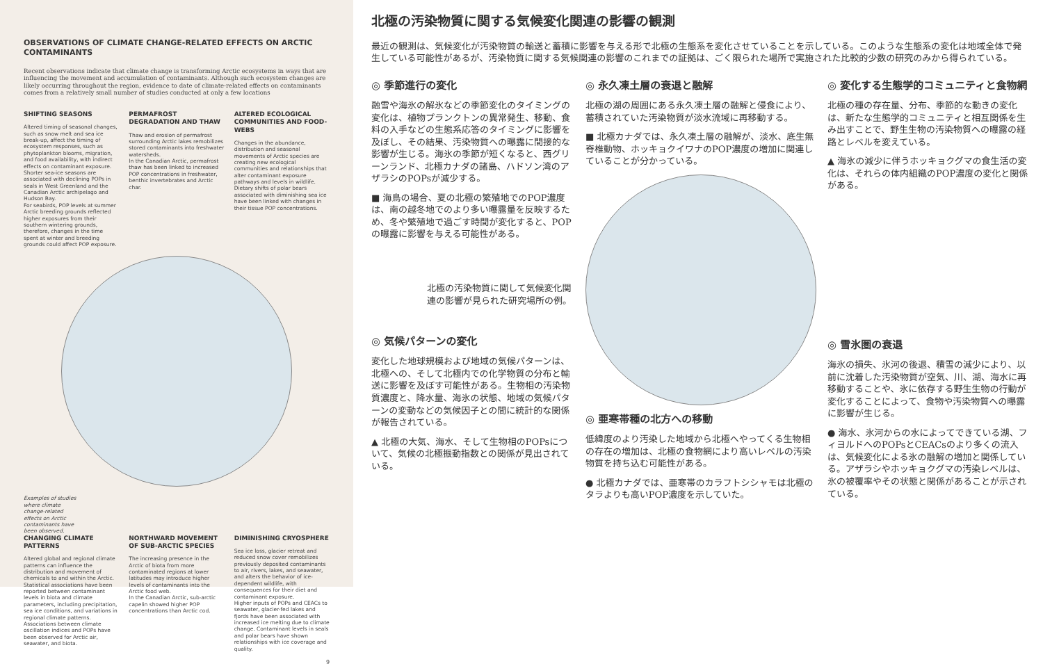OBSERVATIONS OF CLIMATE CHANGE-RELATED EFFECTS ON ARCTIC CONTAMINANTS
Recent observations indicate that climate change is transforming Arctic ecosystems in ways that are influencing the movement and accumulation of contaminants. Although such ecosystem changes are likely occurring throughout the region, evidence to date of climate-related effects on contaminants comes from a relatively small number of studies conducted at only a few locations
SHIFTING SEASONS
Altered timing of seasonal changes, such as snow melt and sea ice break-up, affect the timing of ecosystem responses, such as phytoplankton blooms, migration, and food availability, with indirect effects on contaminant exposure. Shorter sea-ice seasons are associated with declining POPs in seals in West Greenland and the Canadian Arctic archipelago and Hudson Bay.
For seabirds, POP levels at summer Arctic breeding grounds reflected higher exposures from their southern wintering grounds, therefore, changes in the time spent at winter and breeding grounds could affect POP exposure.
PERMAFROST DEGRADATION AND THAW
Thaw and erosion of permafrost surrounding Arctic lakes remobilizes stored contaminants into freshwater watersheds.
In the Canadian Arctic, permafrost thaw has been linked to increased POP concentrations in freshwater, benthic invertebrates and Arctic char.
ALTERED ECOLOGICAL COMMUNITIES AND FOOD-WEBS
Changes in the abundance, distribution and seasonal movements of Arctic species are creating new ecological communities and relationships that alter contaminant exposure pathways and levels in wildlife.
Dietary shifts of polar bears associated with diminishing sea ice have been linked with changes in their tissue POP concentrations.
Examples of studies where climate change-related effects on Arctic contaminants have been observed.
CHANGING CLIMATE PATTERNS
Altered global and regional climate patterns can influence the distribution and movement of chemicals to and within the Arctic. Statistical associations have been reported between contaminant levels in biota and climate parameters, including precipitation, sea ice conditions, and variations in regional climate patterns.
Associations between climate oscillation indices and POPs have been observed for Arctic air, seawater, and biota.
NORTHWARD MOVEMENT OF SUB-ARCTIC SPECIES
The increasing presence in the Arctic of biota from more contaminated regions at lower latitudes may introduce higher levels of contaminants into the Arctic food web.
In the Canadian Arctic, sub-arctic capelin showed higher POP concentrations than Arctic cod.
DIMINISHING CRYOSPHERE
Sea ice loss, glacier retreat and reduced snow cover remobilizes previously deposited contaminants to air, rivers, lakes, and seawater, and alters the behavior of ice-dependent wildlife, with consequences for their diet and contaminant exposure.
Higher inputs of POPs and CEACs to seawater, glacier-fed lakes and fjords have been associated with increased ice melting due to climate change. Contaminant levels in seals and polar bears have shown relationships with ice coverage and quality.
9
北極の汚染物質に関する気候変化関連の影響の観測
最近の観測は、気候変化が汚染物質の輸送と蓄積に影響を与える形で北極の生態系を変化させていることを示している。このような生態系の変化は地域全体で発生している可能性があるが、汚染物質に関する気候関連の影響のこれまでの証拠は、ごく限られた場所で実施された比較的少数の研究のみから得られている。
◎ 季節進行の変化
融雪や海氷の解氷などの季節変化のタイミングの変化は、植物プランクトンの異常発生、移動、食料の入手などの生態系応答のタイミングに影響を及ぼし、その結果、汚染物質への曝露に間接的な影響が生じる。海氷の季節が短くなると、西グリーンランド、北極カナダの諸島、ハドソン湾のアザラシのPOPsが減少する。
■ 海鳥の場合、夏の北極の繁殖地でのPOP濃度は、南の越冬地でのより多い曝露量を反映するため、冬や繁殖地で過ごす時間が変化すると、POPの曝露に影響を与える可能性がある。
北極の汚染物質に関して気候変化関連の影響が見られた研究場所の例。
◎ 気候パターンの変化
変化した地球規模および地域の気候パターンは、北極への、そして北極内での化学物質の分布と輸送に影響を及ぼす可能性がある。生物相の汚染物質濃度と、降水量、海氷の状態、地域の気候パターンの変動などの気候因子との間に統計的な関係が報告されている。
▲ 北極の大気、海水、そして生物相のPOPsについて、気候の北極振動指数との関係が見出されている。
◎ 永久凍土層の衰退と融解
北極の湖の周囲にある永久凍土層の融解と侵食により、蓄積されていた汚染物質が淡水流域に再移動する。
■ 北極カナダでは、永久凍土層の融解が、淡水、底生無脊椎動物、ホッキョクイワナのPOP濃度の増加に関連していることが分かっている。
◎ 亜寒帯種の北方への移動
低緯度のより汚染した地域から北極へやってくる生物相の存在の増加は、北極の食物網により高いレベルの汚染物質を持ち込む可能性がある。
● 北極カナダでは、亜寒帯のカラフトシシャモは北極のタラよりも高いPOP濃度を示していた。
◎ 変化する生態学的コミュニティと食物網
北極の種の存在量、分布、季節的な動きの変化は、新たな生態学的コミュニティと相互関係を生み出すことで、野生生物の汚染物質への曝露の経路とレベルを変えている。
▲ 海氷の減少に伴うホッキョクグマの食生活の変化は、それらの体内組織のPOP濃度の変化と関係がある。
◎ 雪氷圏の衰退
海氷の損失、氷河の後退、積雪の減少により、以前に沈着した汚染物質が空気、川、湖、海水に再移動することや、氷に依存する野生生物の行動が変化することによって、食物や汚染物質への曝露に影響が生じる。
● 海水、氷河からの水によってできている湖、フィヨルドへのPOPsとCEACsのより多くの流入は、気候変化による氷の融解の増加と関係している。アザラシやホッキョクグマの汚染レベルは、氷の被覆率やその状態と関係があることが示されている。